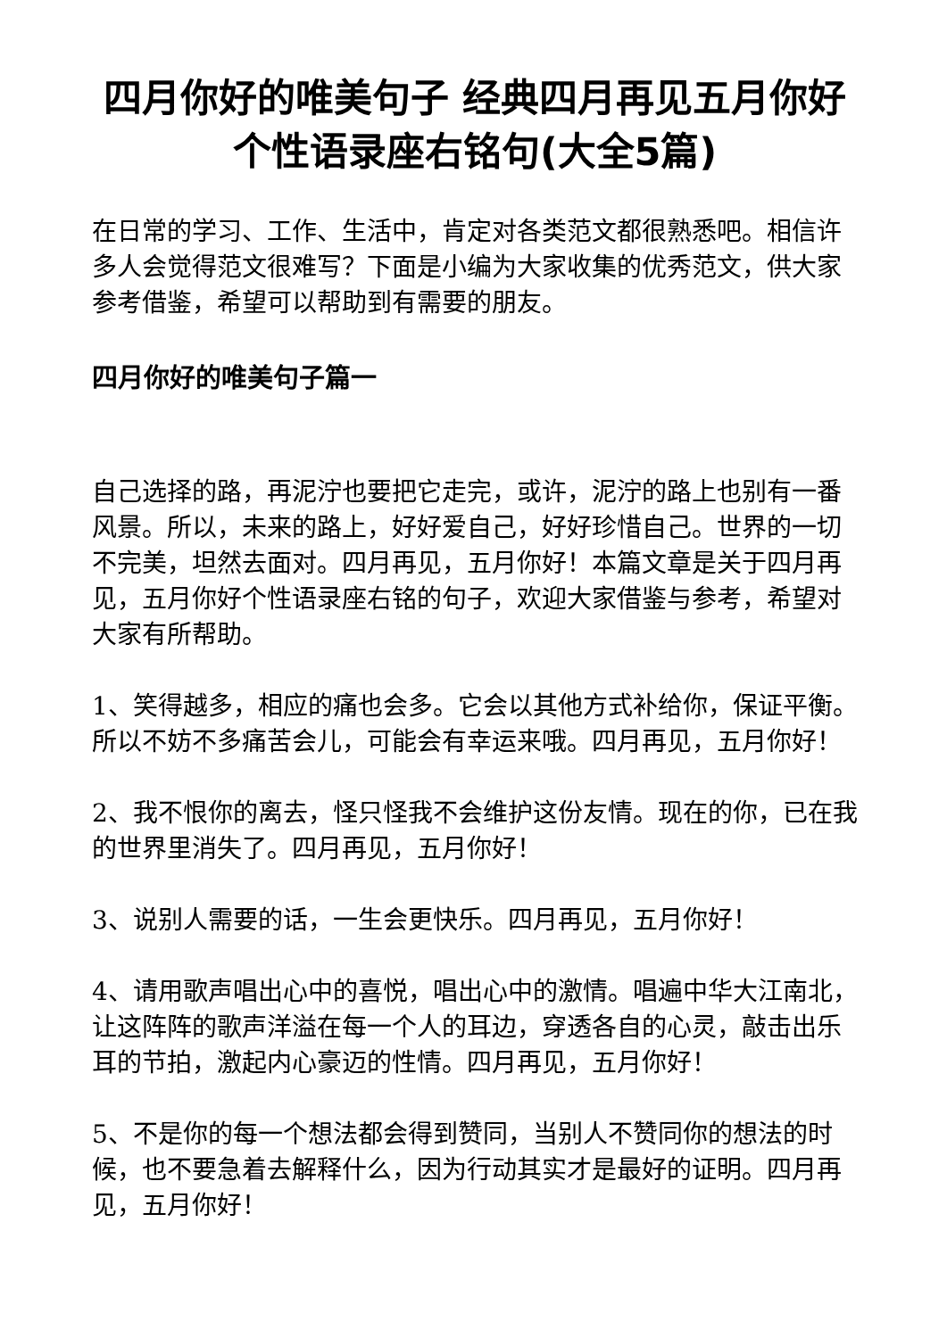四月你好的唯美句子 经典四月再见五月你好个性语录座右铭句(大全5篇)
在日常的学习、工作、生活中，肯定对各类范文都很熟悉吧。相信许多人会觉得范文很难写？下面是小编为大家收集的优秀范文，供大家参考借鉴，希望可以帮助到有需要的朋友。
四月你好的唯美句子篇一
自己选择的路，再泥泞也要把它走完，或许，泥泞的路上也别有一番风景。所以，未来的路上，好好爱自己，好好珍惜自己。世界的一切不完美，坦然去面对。四月再见，五月你好！本篇文章是关于四月再见，五月你好个性语录座右铭的句子，欢迎大家借鉴与参考，希望对大家有所帮助。
1、笑得越多，相应的痛也会多。它会以其他方式补给你，保证平衡。所以不妨不多痛苦会儿，可能会有幸运来哦。四月再见，五月你好！
2、我不恨你的离去，怪只怪我不会维护这份友情。现在的你，已在我的世界里消失了。四月再见，五月你好！
3、说别人需要的话，一生会更快乐。四月再见，五月你好！
4、请用歌声唱出心中的喜悦，唱出心中的激情。唱遍中华大江南北，让这阵阵的歌声洋溢在每一个人的耳边，穿透各自的心灵，敲击出乐耳的节拍，激起内心豪迈的性情。四月再见，五月你好！
5、不是你的每一个想法都会得到赞同，当别人不赞同你的想法的时候，也不要急着去解释什么，因为行动其实才是最好的证明。四月再见，五月你好！